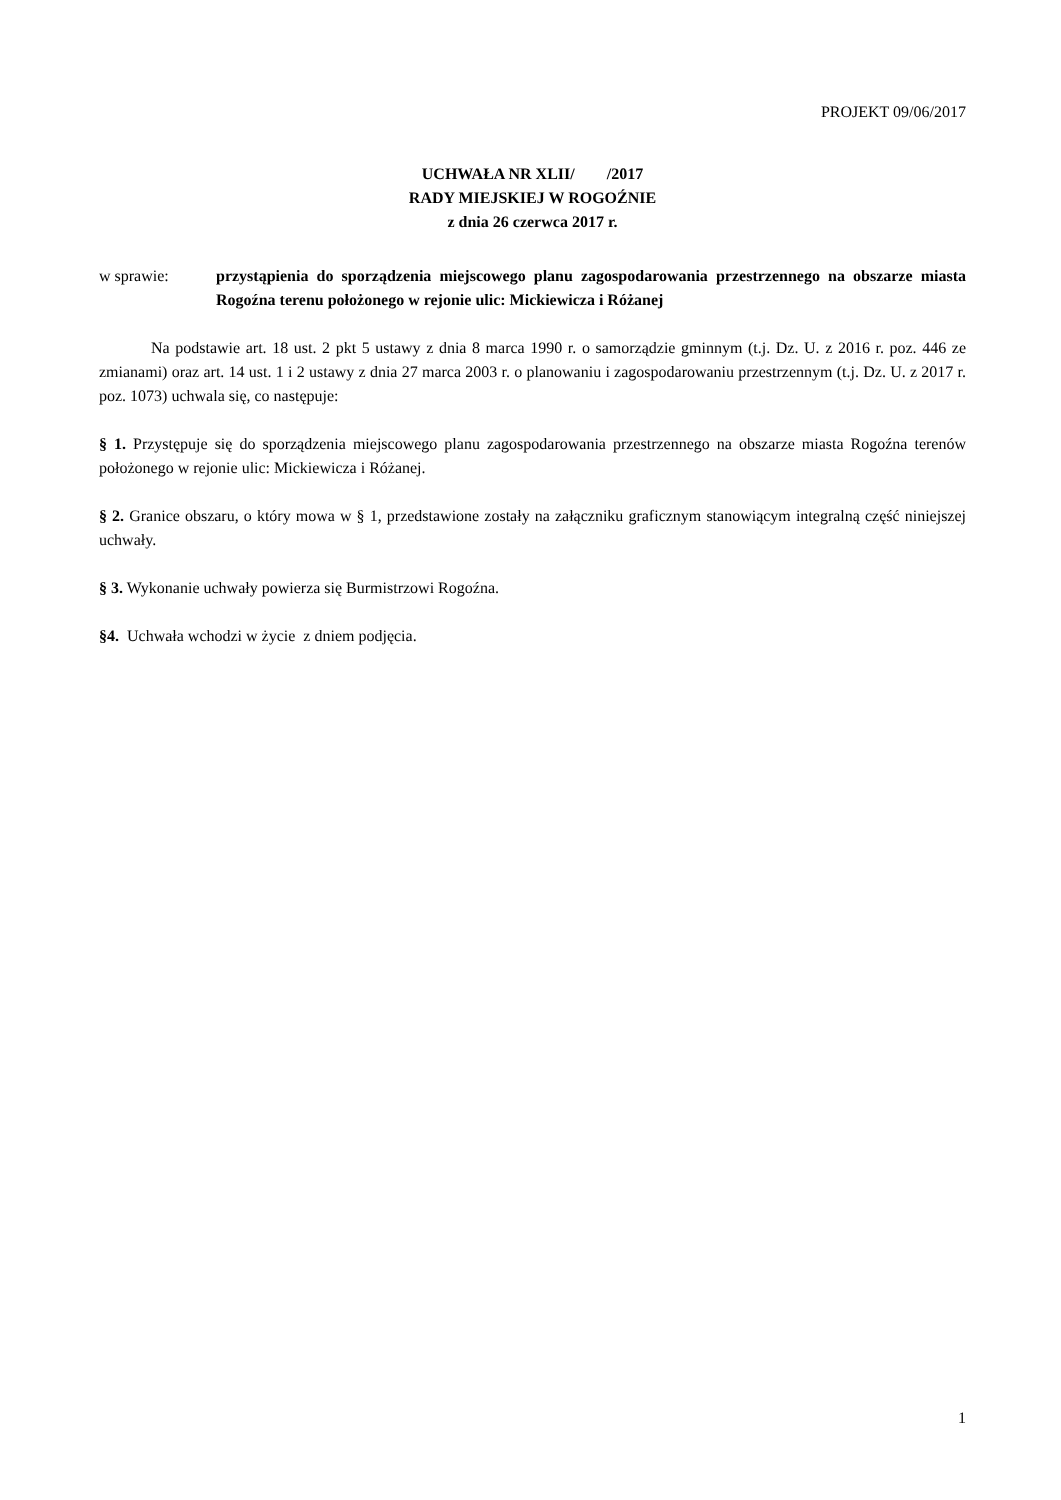PROJEKT 09/06/2017
UCHWAŁA NR XLII/ /2017
RADY MIEJSKIEJ W ROGOŹNIE
z dnia 26 czerwca 2017 r.
w sprawie: przystąpienia do sporządzenia miejscowego planu zagospodarowania przestrzennego na obszarze miasta Rogoźna terenu położonego w rejonie ulic: Mickiewicza i Różanej
Na podstawie art. 18 ust. 2 pkt 5 ustawy z dnia 8 marca 1990 r. o samorządzie gminnym (t.j. Dz. U. z 2016 r. poz. 446 ze zmianami) oraz art. 14 ust. 1 i 2 ustawy z dnia 27 marca 2003 r. o planowaniu i zagospodarowaniu przestrzennym (t.j. Dz. U. z 2017 r. poz. 1073) uchwala się, co następuje:
§ 1. Przystępuje się do sporządzenia miejscowego planu zagospodarowania przestrzennego na obszarze miasta Rogoźna terenów położonego w rejonie ulic: Mickiewicza i Różanej.
§ 2. Granice obszaru, o który mowa w § 1, przedstawione zostały na załączniku graficznym stanowiącym integralną część niniejszej uchwały.
§ 3. Wykonanie uchwały powierza się Burmistrzowi Rogoźna.
§4. Uchwała wchodzi w życie z dniem podjęcia.
1